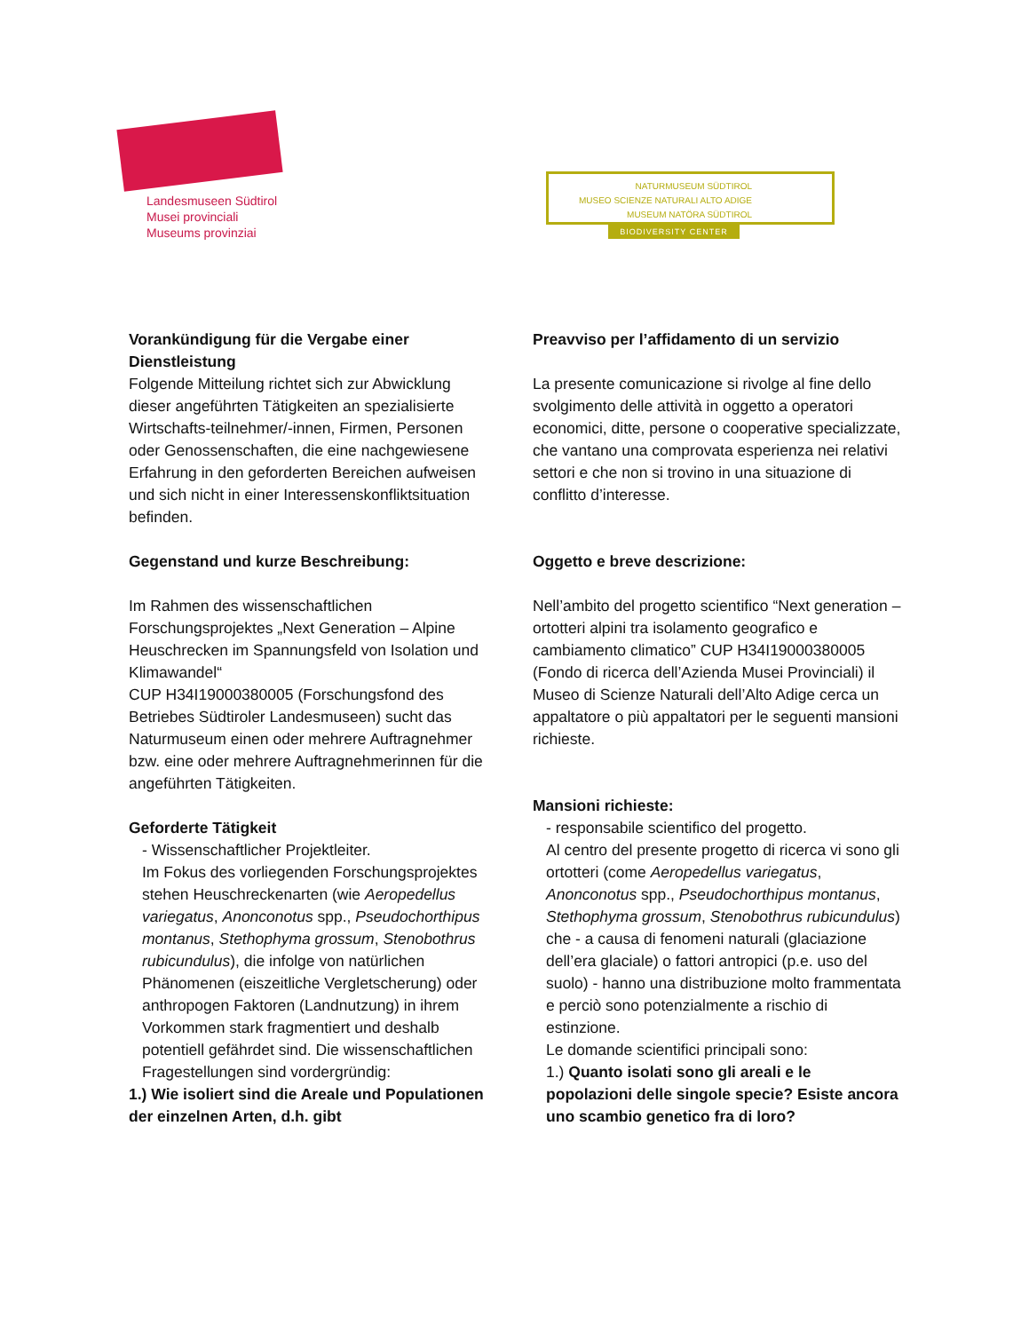Landesmuseen Südtirol
Musei provinciali
Museums provinziai
NATURMUSEUM SÜDTIROL
MUSEO SCIENZE NATURALI ALTO ADIGE
MUSEUM NATÖRA SÜDTIROL
BIODIVERSITY CENTER
Vorankündigung für die Vergabe einer Dienstleistung
Folgende Mitteilung richtet sich zur Abwicklung dieser angeführten Tätigkeiten an spezialisierte Wirtschafts-teilnehmer/-innen, Firmen, Personen oder Genossenschaften, die eine nachgewiesene Erfahrung in den geforderten Bereichen aufweisen und sich nicht in einer Interessenskonfliktsituation befinden.
Gegenstand und kurze Beschreibung:
Im Rahmen des wissenschaftlichen Forschungsprojektes „Next Generation – Alpine Heuschrecken im Spannungsfeld von Isolation und Klimawandel“
CUP H34I19000380005 (Forschungsfond des Betriebes Südtiroler Landesmuseen) sucht das Naturmuseum einen oder mehrere Auftragnehmer bzw. eine oder mehrere Auftragnehmerinnen für die angeführten Tätigkeiten.
Geforderte Tätigkeit
- Wissenschaftlicher Projektleiter.
Im Fokus des vorliegenden Forschungsprojektes stehen Heuschreckenarten (wie Aeropedellus variegatus, Anonconotus spp., Pseudochorthipus montanus, Stethophyma grossum, Stenobothrus rubicundulus), die infolge von natürlichen Phänomenen (eiszeitliche Vergletscherung) oder anthropogen Faktoren (Landnutzung) in ihrem Vorkommen stark fragmentiert und deshalb potentiell gefährdet sind. Die wissenschaftlichen Fragestellungen sind vordergründig:
1.) Wie isoliert sind die Areale und Populationen der einzelnen Arten, d.h. gibt
Preavviso per l’affidamento di un servizio
La presente comunicazione si rivolge al fine dello svolgimento delle attività in oggetto a operatori economici, ditte, persone o cooperative specializzate, che vantano una comprovata esperienza nei relativi settori e che non si trovino in una situazione di conflitto d’interesse.
Oggetto e breve descrizione:
Nell’ambito del progetto scientifico “Next generation – ortotteri alpini tra isolamento geografico e cambiamento climatico” CUP H34I19000380005 (Fondo di ricerca dell’Azienda Musei Provinciali) il Museo di Scienze Naturali dell’Alto Adige cerca un appaltatore o più appaltatori per le seguenti mansioni richieste.
Mansioni richieste:
- responsabile scientifico del progetto.
Al centro del presente progetto di ricerca vi sono gli ortotteri (come Aeropedellus variegatus, Anonconotus spp., Pseudochorthipus montanus, Stethophyma grossum, Stenobothrus rubicundulus) che - a causa di fenomeni naturali (glaciazione dell’era glaciale) o fattori antropici (p.e. uso del suolo) - hanno una distribuzione molto frammentata e perciò sono potenzialmente a rischio di estinzione.
Le domande scientifici principali sono:
1.) Quanto isolati sono gli areali e le popolazioni delle singole specie? Esiste ancora uno scambio genetico fra di loro?